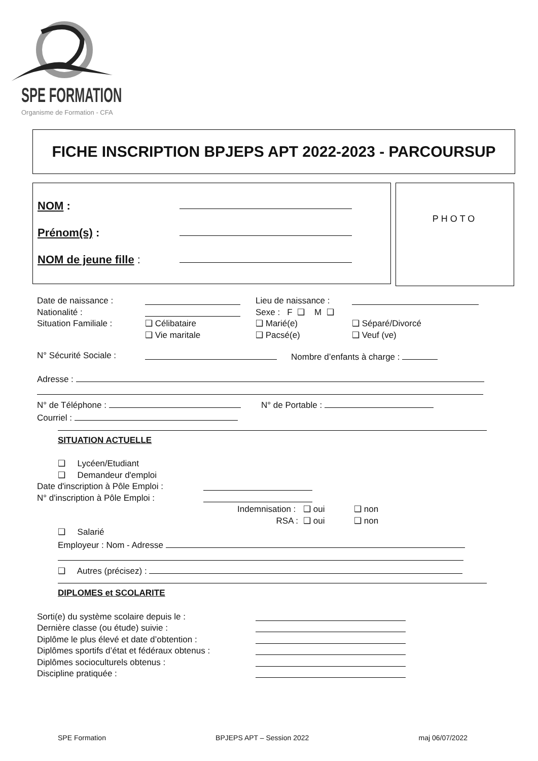SPE FORMATION
Organisme de Formation - CFA
FICHE INSCRIPTION BPJEPS APT 2022-2023 - PARCOURSUP
NOM :
Prénom(s) :
NOM de jeune fille :
PHOTO
Date de naissance : Lieu de naissance :
Nationalité : Sexe : F ❑ M ❑
Situation Familiale : ❑ Célibataire ❑ Marié(e) ❑ Séparé/Divorcé
❑ Vie maritale ❑ Pacsé(e) ❑ Veuf (ve)
N° Sécurité Sociale : Nombre d’enfants à charge :
Adresse :
N° de Téléphone : N° de Portable :
Courriel :
SITUATION ACTUELLE
❑ Lycéen/Etudiant
❑ Demandeur d'emploi
Date d'inscription à Pôle Emploi :
N° d'inscription à Pôle Emploi :
Indemnisation : ❑ oui ❑ non
RSA : ❑ oui ❑ non
❑ Salarié
Employeur : Nom - Adresse
❑ Autres (précisez) :
DIPLOMES et SCOLARITE
Sorti(e) du système scolaire depuis le :
Dernière classe (ou étude) suivie :
Diplôme le plus élevé et date d’obtention :
Diplômes sportifs d’état et fédéraux obtenus :
Diplômes socioculturels obtenus :
Discipline pratiquée :
SPE Formation BPJEPS APT – Session 2022 maj 06/07/2022